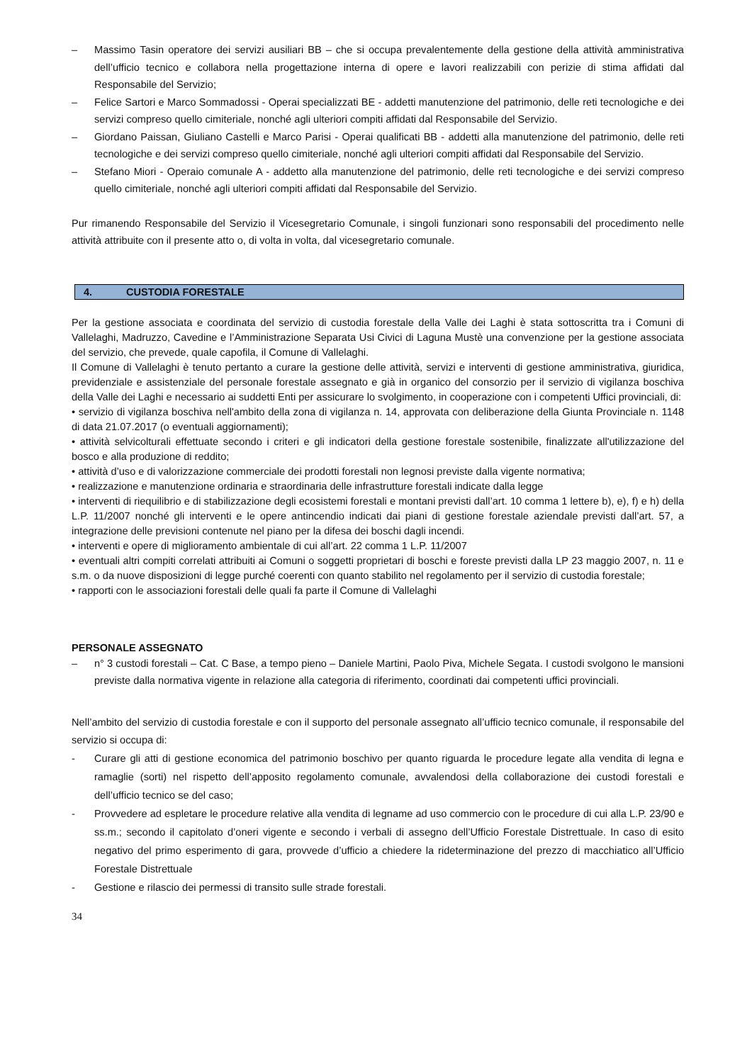– Massimo Tasin operatore dei servizi ausiliari BB – che si occupa prevalentemente della gestione della attività amministrativa dell’ufficio tecnico e collabora nella progettazione interna di opere e lavori realizzabili con perizie di stima affidati dal Responsabile del Servizio;
– Felice Sartori e Marco Sommadossi - Operai specializzati BE - addetti manutenzione del patrimonio, delle reti tecnologiche e dei servizi compreso quello cimiteriale, nonché agli ulteriori compiti affidati dal Responsabile del Servizio.
– Giordano Paissan, Giuliano Castelli e Marco Parisi - Operai qualificati BB - addetti alla manutenzione del patrimonio, delle reti tecnologiche e dei servizi compreso quello cimiteriale, nonché agli ulteriori compiti affidati dal Responsabile del Servizio.
– Stefano Miori - Operaio comunale A - addetto alla manutenzione del patrimonio, delle reti tecnologiche e dei servizi compreso quello cimiteriale, nonché agli ulteriori compiti affidati dal Responsabile del Servizio.
Pur rimanendo Responsabile del Servizio il Vicesegretario Comunale, i singoli funzionari sono responsabili del procedimento nelle attività attribuite con il presente atto o, di volta in volta, dal vicesegretario comunale.
4. CUSTODIA FORESTALE
Per la gestione associata e coordinata del servizio di custodia forestale della Valle dei Laghi è stata sottoscritta tra i Comuni di Vallelaghi, Madruzzo, Cavedine e l’Amministrazione Separata Usi Civici di Laguna Mustè una convenzione per la gestione associata del servizio, che prevede, quale capofila, il Comune di Vallelaghi.
Il Comune di Vallelaghi è tenuto pertanto a curare la gestione delle attività, servizi e interventi di gestione amministrativa, giuridica, previdenziale e assistenziale del personale forestale assegnato e già in organico del consorzio per il servizio di vigilanza boschiva della Valle dei Laghi e necessario ai suddetti Enti per assicurare lo svolgimento, in cooperazione con i competenti Uffici provinciali, di:
• servizio di vigilanza boschiva nell'ambito della zona di vigilanza n. 14, approvata con deliberazione della Giunta Provinciale n. 1148 di data 21.07.2017 (o eventuali aggiornamenti);
• attività selvicolturali effettuate secondo i criteri e gli indicatori della gestione forestale sostenibile, finalizzate all'utilizzazione del bosco e alla produzione di reddito;
• attività d’uso e di valorizzazione commerciale dei prodotti forestali non legnosi previste dalla vigente normativa;
• realizzazione e manutenzione ordinaria e straordinaria delle infrastrutture forestali indicate dalla legge
• interventi di riequilibrio e di stabilizzazione degli ecosistemi forestali e montani previsti dall’art. 10 comma 1 lettere b), e), f) e h) della L.P. 11/2007 nonché gli interventi e le opere antincendio indicati dai piani di gestione forestale aziendale previsti dall’art. 57, a integrazione delle previsioni contenute nel piano per la difesa dei boschi dagli incendi.
• interventi e opere di miglioramento ambientale di cui all’art. 22 comma 1 L.P. 11/2007
• eventuali altri compiti correlati attribuiti ai Comuni o soggetti proprietari di boschi e foreste previsti dalla LP 23 maggio 2007, n. 11 e s.m. o da nuove disposizioni di legge purché coerenti con quanto stabilito nel regolamento per il servizio di custodia forestale;
• rapporti con le associazioni forestali delle quali fa parte il Comune di Vallelaghi
PERSONALE ASSEGNATO
– n° 3 custodi forestali – Cat. C Base, a tempo pieno – Daniele Martini, Paolo Piva, Michele Segata. I custodi svolgono le mansioni previste dalla normativa vigente in relazione alla categoria di riferimento, coordinati dai competenti uffici provinciali.
Nell’ambito del servizio di custodia forestale e con il supporto del personale assegnato all’ufficio tecnico comunale, il responsabile del servizio si occupa di:
- Curare gli atti di gestione economica del patrimonio boschivo per quanto riguarda le procedure legate alla vendita di legna e ramaglie (sorti) nel rispetto dell’apposito regolamento comunale, avvalendosi della collaborazione dei custodi forestali e dell’ufficio tecnico se del caso;
- Provvedere ad espletare le procedure relative alla vendita di legname ad uso commercio con le procedure di cui alla L.P. 23/90 e ss.m.; secondo il capitolato d’oneri vigente e secondo i verbali di assegno dell’Ufficio Forestale Distrettuale. In caso di esito negativo del primo esperimento di gara, provvede d’ufficio a chiedere la rideterminazione del prezzo di macchiatico all’Ufficio Forestale Distrettuale
- Gestione e rilascio dei permessi di transito sulle strade forestali.
34